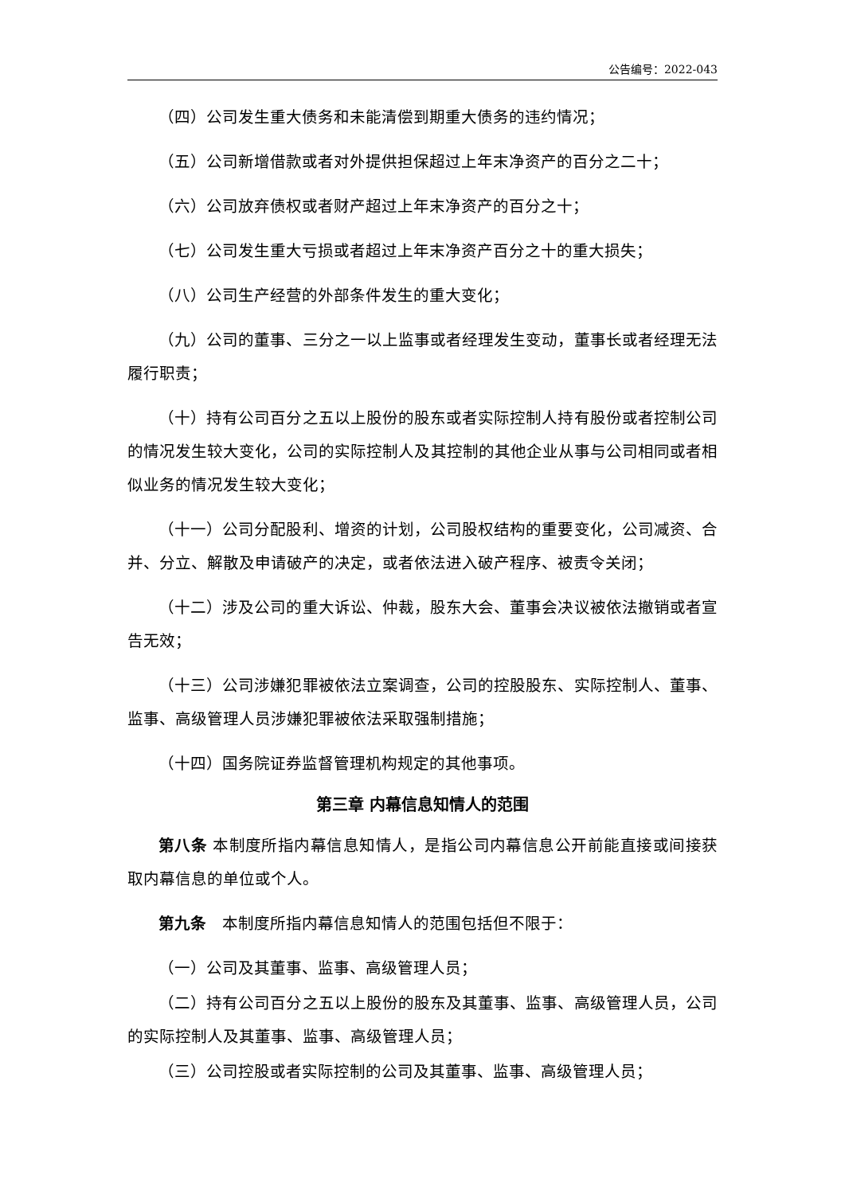公告编号：2022-043
（四）公司发生重大债务和未能清偿到期重大债务的违约情况；
（五）公司新增借款或者对外提供担保超过上年末净资产的百分之二十；
（六）公司放弃债权或者财产超过上年末净资产的百分之十；
（七）公司发生重大亏损或者超过上年末净资产百分之十的重大损失；
（八）公司生产经营的外部条件发生的重大变化；
（九）公司的董事、三分之一以上监事或者经理发生变动，董事长或者经理无法履行职责；
（十）持有公司百分之五以上股份的股东或者实际控制人持有股份或者控制公司的情况发生较大变化，公司的实际控制人及其控制的其他企业从事与公司相同或者相似业务的情况发生较大变化；
（十一）公司分配股利、增资的计划，公司股权结构的重要变化，公司减资、合并、分立、解散及申请破产的决定，或者依法进入破产程序、被责令关闭；
（十二）涉及公司的重大诉讼、仲裁，股东大会、董事会决议被依法撤销或者宣告无效；
（十三）公司涉嫌犯罪被依法立案调查，公司的控股股东、实际控制人、董事、监事、高级管理人员涉嫌犯罪被依法采取强制措施；
（十四）国务院证券监督管理机构规定的其他事项。
第三章 内幕信息知情人的范围
第八条 本制度所指内幕信息知情人，是指公司内幕信息公开前能直接或间接获取内幕信息的单位或个人。
第九条　本制度所指内幕信息知情人的范围包括但不限于：
（一）公司及其董事、监事、高级管理人员；
（二）持有公司百分之五以上股份的股东及其董事、监事、高级管理人员，公司的实际控制人及其董事、监事、高级管理人员；
（三）公司控股或者实际控制的公司及其董事、监事、高级管理人员；